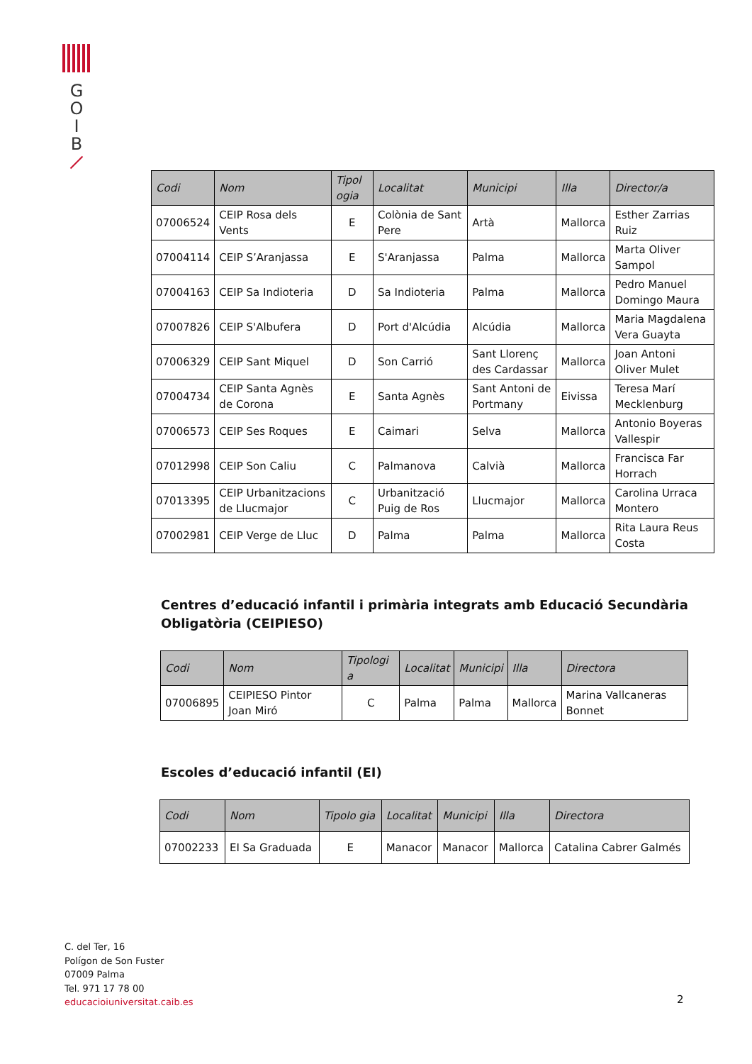G
O
I
B
| Codi | Nom | Tipol ogia | Localitat | Municipi | Illa | Director/a |
| --- | --- | --- | --- | --- | --- | --- |
| 07006524 | CEIP Rosa dels Vents | E | Colònia de Sant Pere | Artà | Mallorca | Esther Zarrias Ruiz |
| 07004114 | CEIP S’Aranjassa | E | S'Aranjassa | Palma | Mallorca | Marta Oliver Sampol |
| 07004163 | CEIP Sa Indioteria | D | Sa Indioteria | Palma | Mallorca | Pedro Manuel Domingo Maura |
| 07007826 | CEIP S'Albufera | D | Port d'Alcúdia | Alcúdia | Mallorca | Maria Magdalena Vera Guayta |
| 07006329 | CEIP Sant Miquel | D | Son Carrió | Sant Llorenç des Cardassar | Mallorca | Joan Antoni Oliver Mulet |
| 07004734 | CEIP Santa Agnès de Corona | E | Santa Agnès | Sant Antoni de Portmany | Eivissa | Teresa Marí Mecklenburg |
| 07006573 | CEIP Ses Roques | E | Caimari | Selva | Mallorca | Antonio Boyeras Vallespir |
| 07012998 | CEIP Son Caliu | C | Palmanova | Calvià | Mallorca | Francisca Far Horrach |
| 07013395 | CEIP Urbanitzacions de Llucmajor | C | Urbanització Puig de Ros | Llucmajor | Mallorca | Carolina Urraca Montero |
| 07002981 | CEIP Verge de Lluc | D | Palma | Palma | Mallorca | Rita Laura Reus Costa |
Centres d’educació infantil i primària integrats amb Educació Secundària Obligatòria (CEIPIESO)
| Codi | Nom | Tipologi a | Localitat | Municipi | Illa | Directora |
| --- | --- | --- | --- | --- | --- | --- |
| 07006895 | CEIPIESO Pintor Joan Miró | C | Palma | Palma | Mallorca | Marina Vallcaneras Bonnet |
Escoles d’educació infantil (EI)
| Codi | Nom | Tipolo gia | Localitat | Municipi | Illa | Directora |
| --- | --- | --- | --- | --- | --- | --- |
| 07002233 | EI Sa Graduada | E | Manacor | Manacor | Mallorca | Catalina Cabrer Galmés |
C. del Ter, 16
Polígon de Son Fuster
07009 Palma
Tel. 971 17 78 00
educacioiuniversitat.caib.es
2